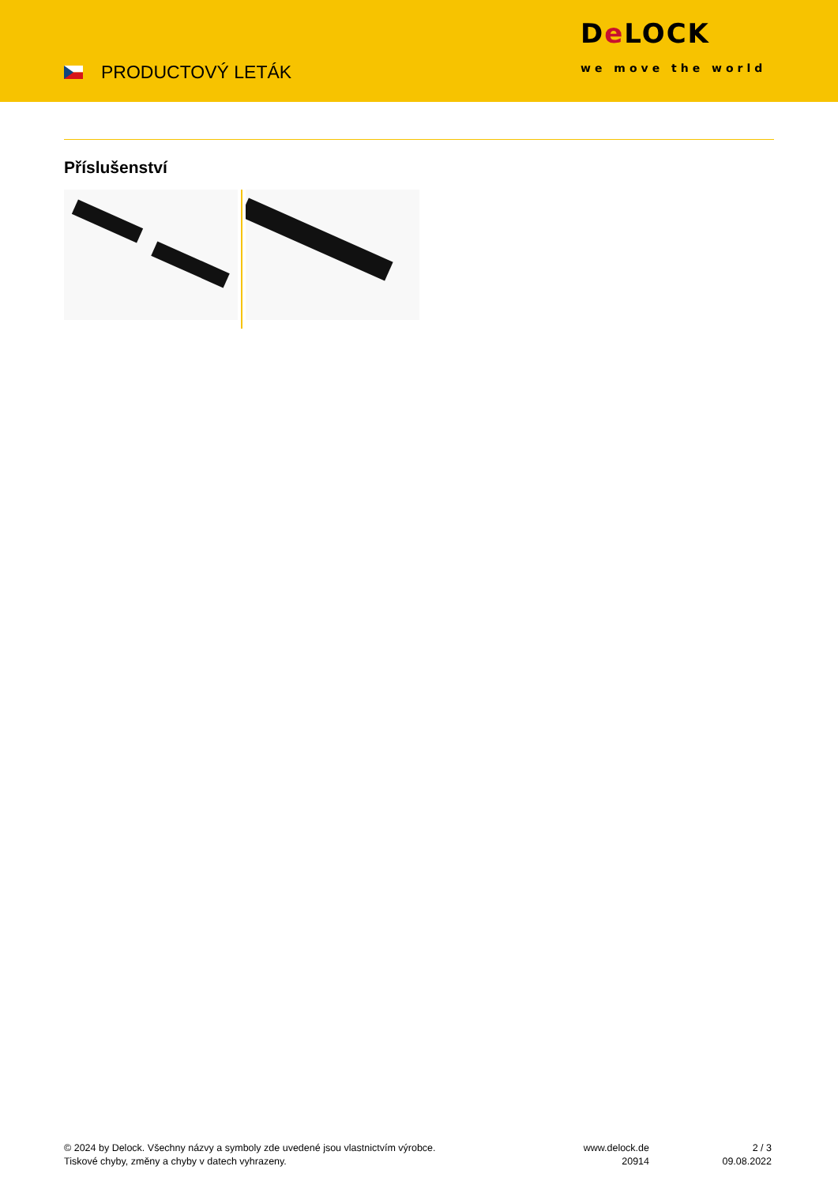PRODUCTOVÝ LETÁK
De LOCK
we move the world
Příslušenství
© 2024 by Delock. Všechny názvy a symboly zde uvedené jsou vlastnictvím výrobce.
Tiskové chyby, změny a chyby v datech vyhrazeny.
www.delock.de
20914
2 / 3
09.08.2022